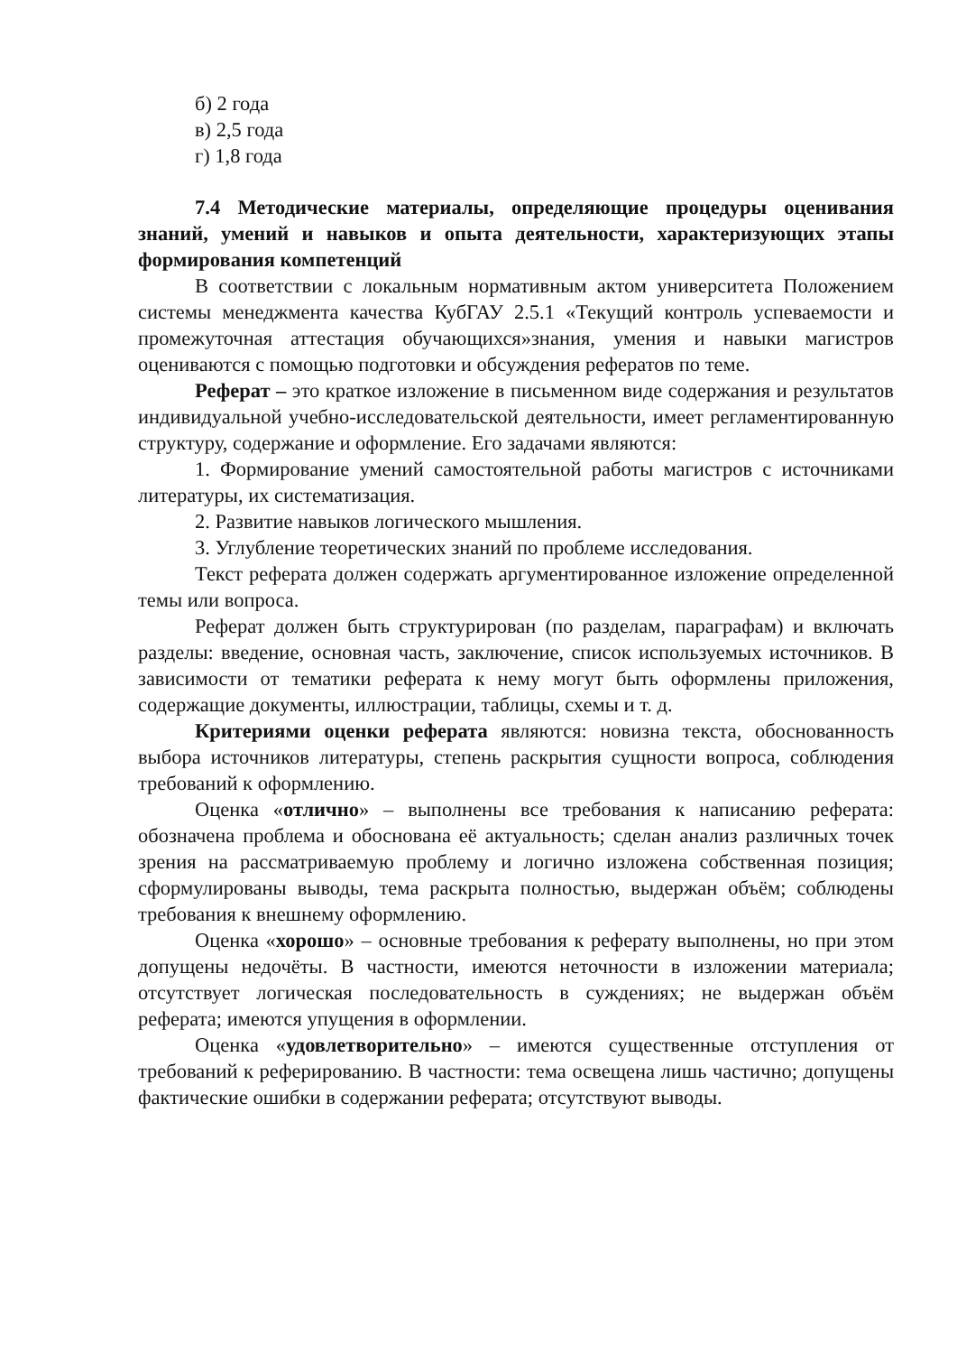б) 2 года
в) 2,5 года
г) 1,8 года
7.4 Методические материалы, определяющие процедуры оценивания знаний, умений и навыков и опыта деятельности, характеризующих этапы формирования компетенций
В соответствии с локальным нормативным актом университета Положением системы менеджмента качества КубГАУ 2.5.1 «Текущий контроль успеваемости и промежуточная аттестация обучающихся»знания, умения и навыки магистров оцениваются с помощью подготовки и обсуждения рефератов по теме.
Реферат – это краткое изложение в письменном виде содержания и результатов индивидуальной учебно-исследовательской деятельности, имеет регламентированную структуру, содержание и оформление. Его задачами являются:
1. Формирование умений самостоятельной работы магистров с источниками литературы, их систематизация.
2. Развитие навыков логического мышления.
3. Углубление теоретических знаний по проблеме исследования.
Текст реферата должен содержать аргументированное изложение определенной темы или вопроса.
Реферат должен быть структурирован (по разделам, параграфам) и включать разделы: введение, основная часть, заключение, список используемых источников. В зависимости от тематики реферата к нему могут быть оформлены приложения, содержащие документы, иллюстрации, таблицы, схемы и т. д.
Критериями оценки реферата являются: новизна текста, обоснованность выбора источников литературы, степень раскрытия сущности вопроса, соблюдения требований к оформлению.
Оценка «отлично» – выполнены все требования к написанию реферата: обозначена проблема и обоснована её актуальность; сделан анализ различных точек зрения на рассматриваемую проблему и логично изложена собственная позиция; сформулированы выводы, тема раскрыта полностью, выдержан объём; соблюдены требования к внешнему оформлению.
Оценка «хорошо» – основные требования к реферату выполнены, но при этом допущены недочёты. В частности, имеются неточности в изложении материала; отсутствует логическая последовательность в суждениях; не выдержан объём реферата; имеются упущения в оформлении.
Оценка «удовлетворительно» – имеются существенные отступления от требований к реферированию. В частности: тема освещена лишь частично; допущены фактические ошибки в содержании реферата; отсутствуют выводы.